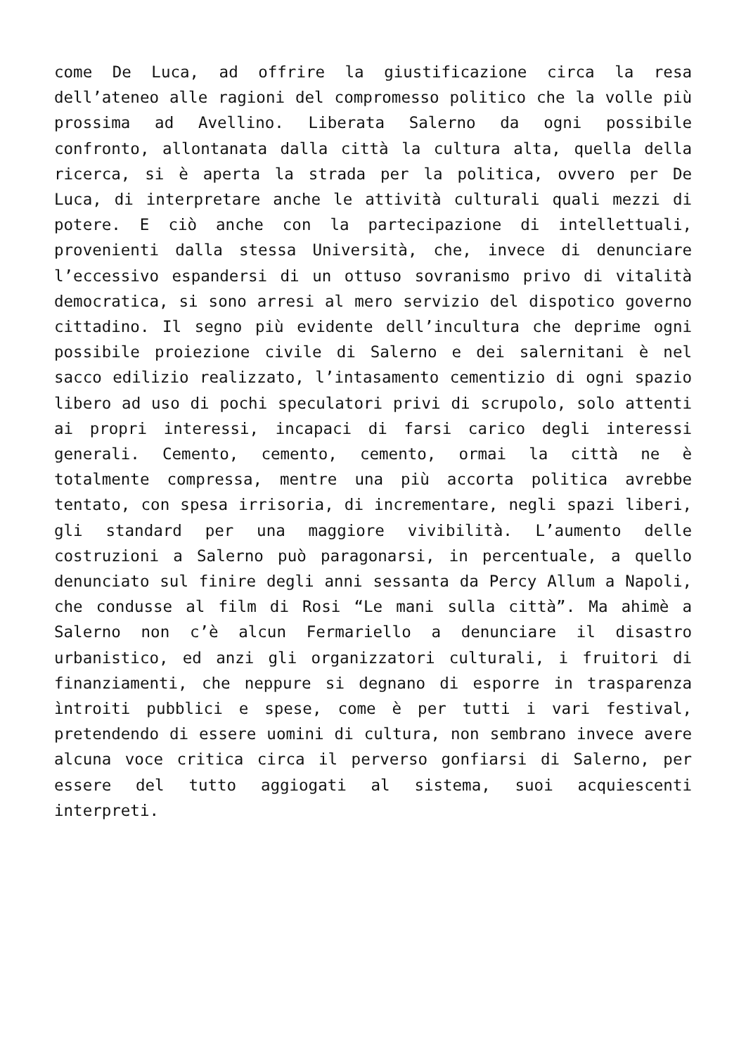come De Luca, ad offrire la giustificazione circa la resa dell’ateneo alle ragioni del compromesso politico che la volle più prossima ad Avellino. Liberata Salerno da ogni possibile confronto, allontanata dalla città la cultura alta, quella della ricerca, si è aperta la strada per la politica, ovvero per De Luca, di interpretare anche le attività culturali quali mezzi di potere. E ciò anche con la partecipazione di intellettuali, provenienti dalla stessa Università, che, invece di denunciare l’eccessivo espandersi di un ottuso sovranismo privo di vitalità democratica, si sono arresi al mero servizio del dispotico governo cittadino. Il segno più evidente dell’incultura che deprime ogni possibile proiezione civile di Salerno e dei salernitani è nel sacco edilizio realizzato, l’intasamento cementizio di ogni spazio libero ad uso di pochi speculatori privi di scrupolo, solo attenti ai propri interessi, incapaci di farsi carico degli interessi generali. Cemento, cemento, cemento, ormai la città ne è totalmente compressa, mentre una più accorta politica avrebbe tentato, con spesa irrisoria, di incrementare, negli spazi liberi, gli standard per una maggiore vivibilità. L’aumento delle costruzioni a Salerno può paragonarsi, in percentuale, a quello denunciato sul finire degli anni sessanta da Percy Allum a Napoli, che condusse al film di Rosi “Le mani sulla città”. Ma ahimè a Salerno non c’è alcun Fermariello a denunciare il disastro urbanistico, ed anzi gli organizzatori culturali, i fruitori di finanziamenti, che neppure si degnano di esporre in trasparenza ìntroiti pubblici e spese, come è per tutti i vari festival, pretendendo di essere uomini di cultura, non sembrano invece avere alcuna voce critica circa il perverso gonfiarsi di Salerno, per essere del tutto aggiogati al sistema, suoi acquiescenti interpreti.